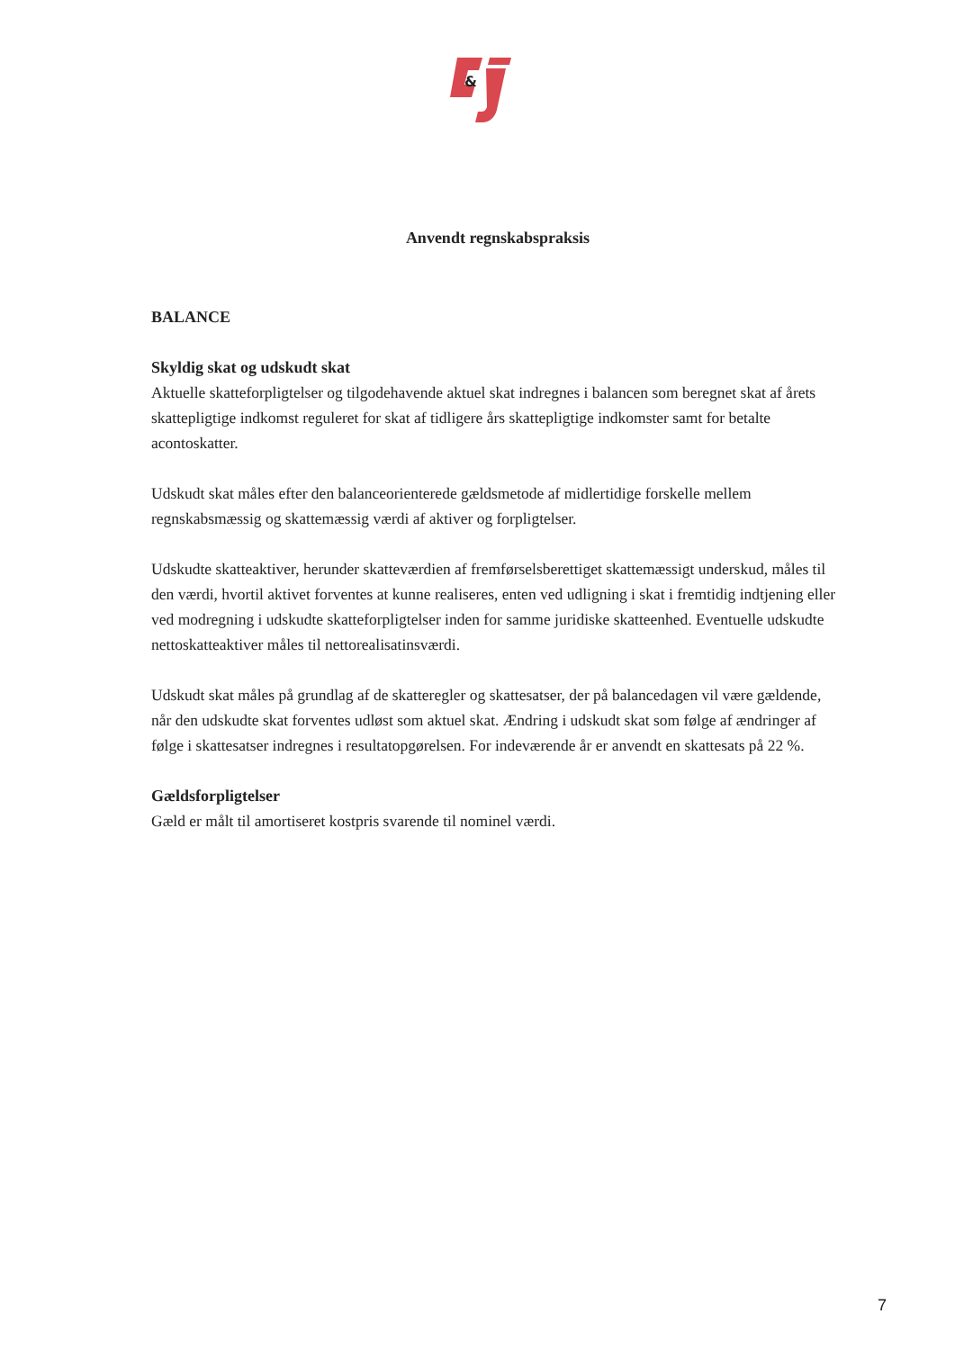&
Anvendt regnskabspraksis
BALANCE
Skyldig skat og udskudt skat
Aktuelle skatteforpligtelser og tilgodehavende aktuel skat indregnes i balancen som beregnet skat af årets skattepligtige indkomst reguleret for skat af tidligere års skattepligtige indkomster samt for betalte acontoskatter.
Udskudt skat måles efter den balanceorienterede gældsmetode af midlertidige forskelle mellem regnskabsmæssig og skattemæssig værdi af aktiver og forpligtelser.
Udskudte skatteaktiver, herunder skatteværdien af fremførselsberettiget skattemæssigt underskud, måles til den værdi, hvortil aktivet forventes at kunne realiseres, enten ved udligning i skat i fremtidig indtjening eller ved modregning i udskudte skatteforpligtelser inden for samme juridiske skatteenhed. Eventuelle udskudte nettoskatteaktiver måles til nettorealisatinsværdi.
Udskudt skat måles på grundlag af de skatteregler og skattesatser, der på balancedagen vil være gældende, når den udskudte skat forventes udløst som aktuel skat. Ændring i udskudt skat som følge af ændringer af følge i skattesatser indregnes i resultatopgørelsen. For indeværende år er anvendt en skattesats på 22 %.
Gældsforpligtelser
Gæld er målt til amortiseret kostpris svarende til nominel værdi.
7